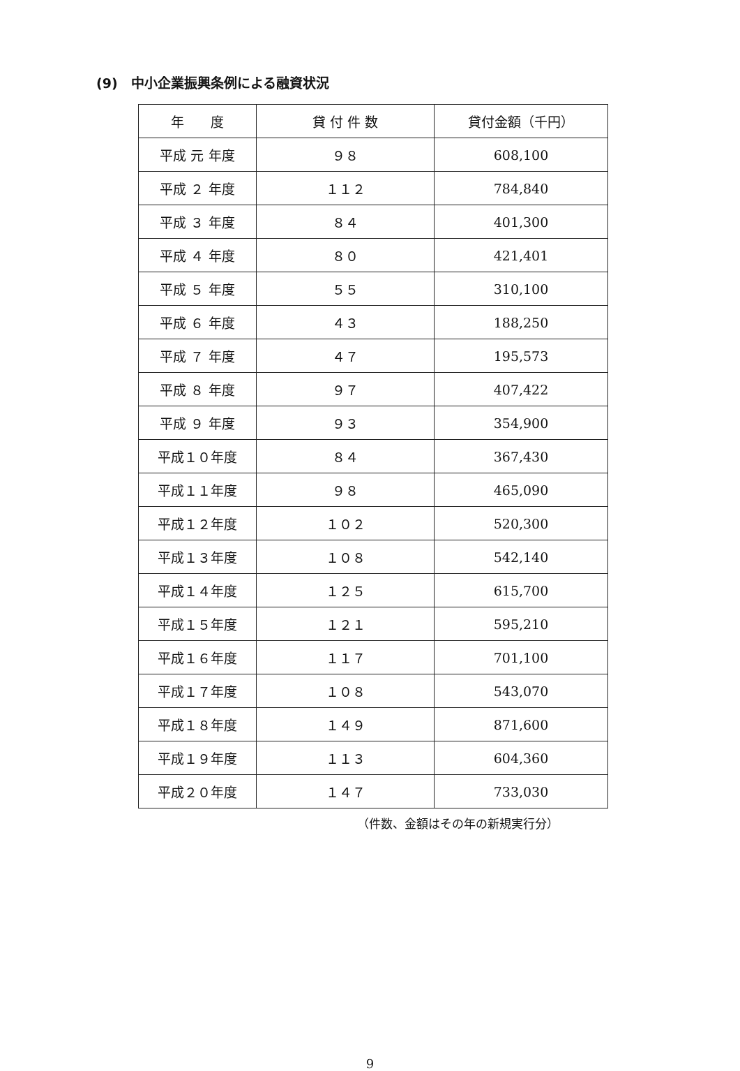(9)　中小企業振興条例による融資状況
| 年 度 | 貸 付 件 数 | 貸付金額（千円） |
| --- | --- | --- |
| 平成 元 年度 | ９８ | 608,100 |
| 平成 ２ 年度 | １１２ | 784,840 |
| 平成 ３ 年度 | ８４ | 401,300 |
| 平成 ４ 年度 | ８０ | 421,401 |
| 平成 ５ 年度 | ５５ | 310,100 |
| 平成 ６ 年度 | ４３ | 188,250 |
| 平成 ７ 年度 | ４７ | 195,573 |
| 平成 ８ 年度 | ９７ | 407,422 |
| 平成 ９ 年度 | ９３ | 354,900 |
| 平成１０年度 | ８４ | 367,430 |
| 平成１１年度 | ９８ | 465,090 |
| 平成１２年度 | １０２ | 520,300 |
| 平成１３年度 | １０８ | 542,140 |
| 平成１４年度 | １２５ | 615,700 |
| 平成１５年度 | １２１ | 595,210 |
| 平成１６年度 | １１７ | 701,100 |
| 平成１７年度 | １０８ | 543,070 |
| 平成１８年度 | １４９ | 871,600 |
| 平成１９年度 | １１３ | 604,360 |
| 平成２０年度 | １４７ | 733,030 |
（件数、金額はその年の新規実行分）
9